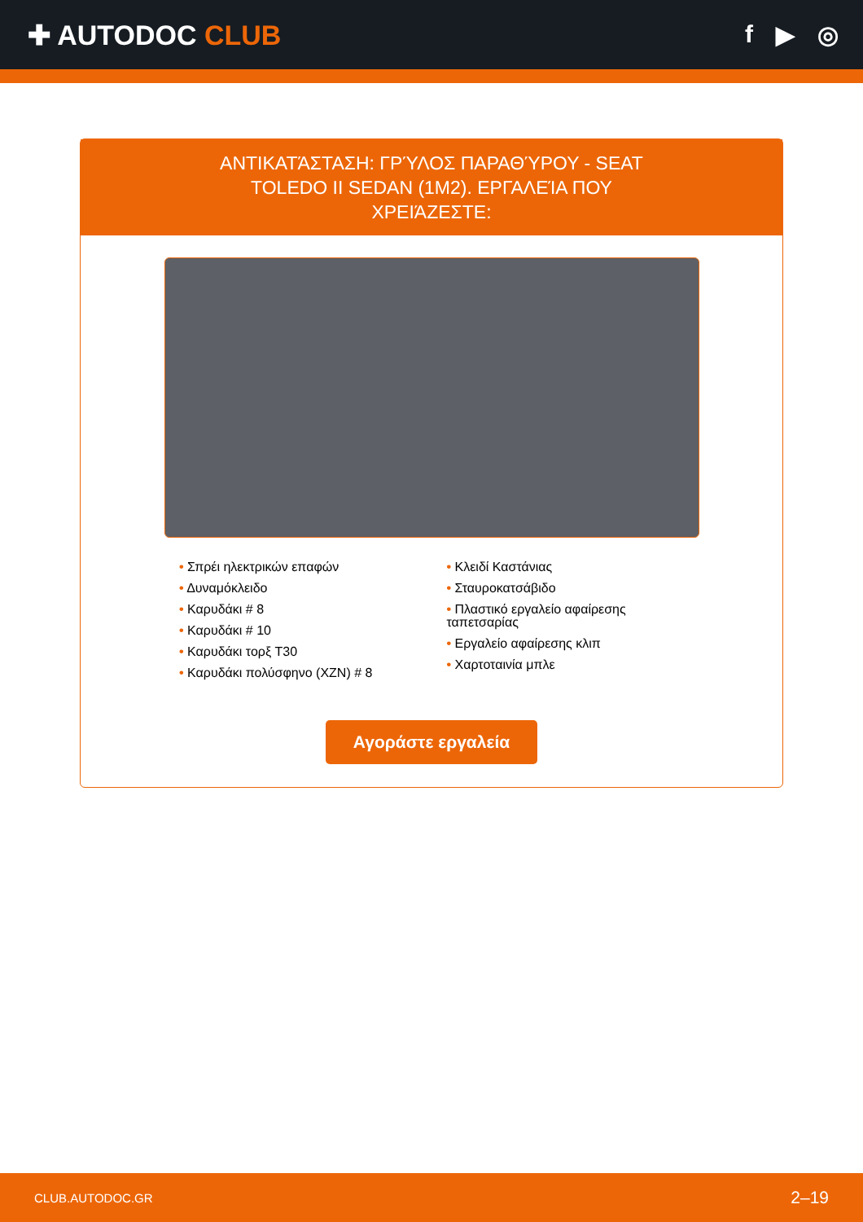✚ AUTODOC CLUB f ▶ ◎
ΑΝΤΙΚΑΤΆΣΤΑΣΗ: ΓΡΎΛΟΣ ΠΑΡΑΘΎΡΟΥ - SEAT TOLEDO II SEDAN (1M2). ΕΡΓΑΛΕΊΑ ΠΟΥ ΧΡΕΙΆΖΕΣΤΕ:
• Σπρέι ηλεκτρικών επαφών
• Δυναμόκλειδο
• Καρυδάκι # 8
• Καρυδάκι # 10
• Καρυδάκι τορξ T30
• Καρυδάκι πολύσφηνο (XZN) # 8
• Κλειδί Καστάνιας
• Σταυροκατσάβιδο
• Πλαστικό εργαλείο αφαίρεσης ταπετσαρίας
• Εργαλείο αφαίρεσης κλιπ
• Χαρτοταινία μπλε
Αγοράστε εργαλεία
CLUB.AUTODOC.GR 2–19